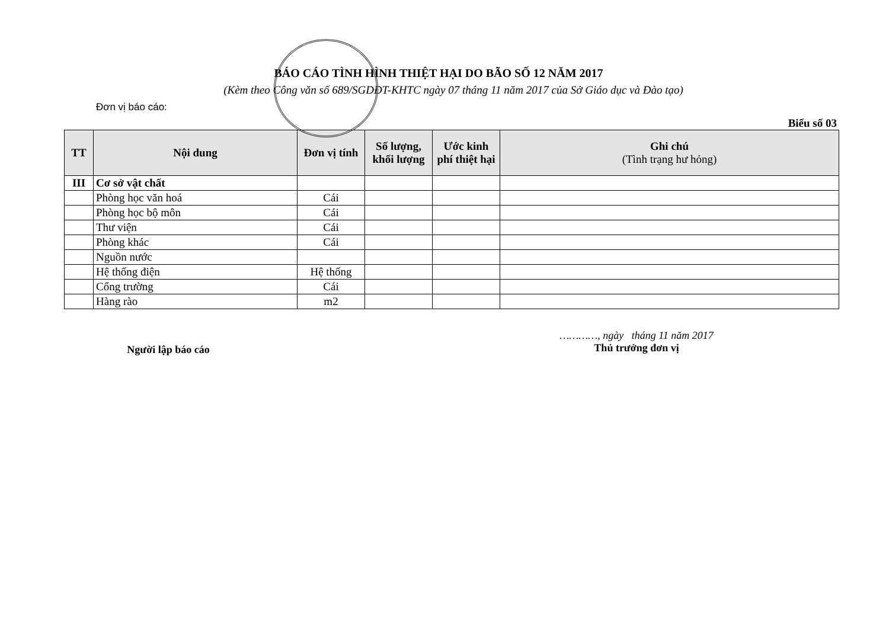BÁO CÁO TÌNH HÌNH THIỆT HẠI DO BÃO SỐ 12 NĂM 2017
(Kèm theo Công văn số 689/SGDĐT-KHTC ngày 07 tháng 11 năm 2017 của Sở Giáo dục và Đào tạo)
Đơn vị báo cáo:
Biểu số 03
| TT | Nội dung | Đơn vị tính | Số lượng, khối lượng | Ước kinh phí thiệt hại | Ghi chú (Tình trạng hư hỏng) |
| --- | --- | --- | --- | --- | --- |
| III | Cơ sở vật chất | | | | |
| | Phòng học văn hoá | Cái | | | |
| | Phòng học bộ môn | Cái | | | |
| | Thư viện | Cái | | | |
| | Phòng khác | Cái | | | |
| | Nguồn nước | | | | |
| | Hệ thống điện | Hệ thống | | | |
| | Cổng trường | Cái | | | |
| | Hàng rào | m2 | | | |
Người lập báo cáo
…………, ngày tháng 11 năm 2017
Thủ trưởng đơn vị